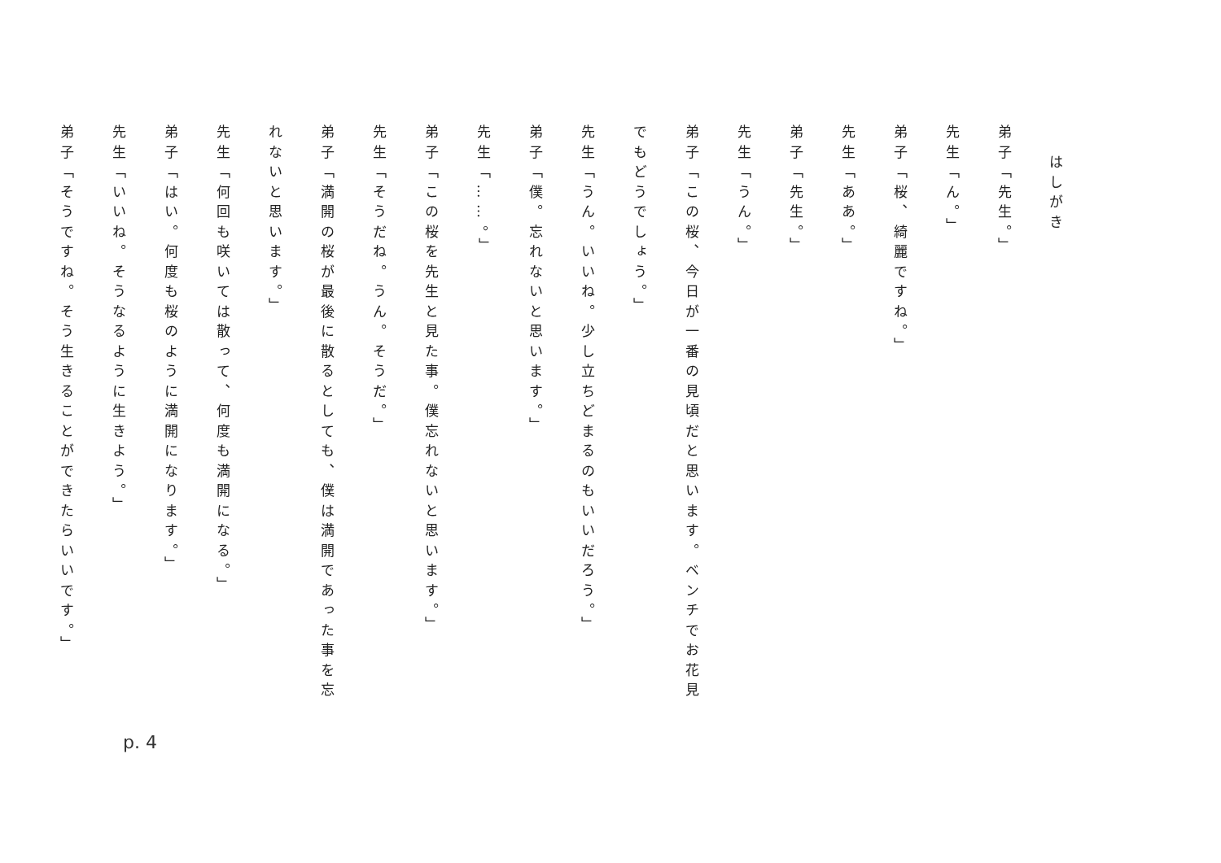はしがき
弟子「先生。」
先生「ん。」
弟子「桜、綺麗ですね。」
先生「ああ。」
弟子「先生。」
先生「うん。」
弟子「この桜、今日が一番の見頃だと思います。ベンチでお花見でもどうでしょう。」
先生「うん。いいね。少し立ちどまるのもいいだろう。」
弟子「僕。忘れないと思います。」
先生「……。」
弟子「この桜を先生と見た事。僕忘れないと思います。」
先生「そうだね。うん。そうだ。」
弟子「満開の桜が最後に散るとしても、僕は満開であった事を忘れないと思います。」
先生「何回も咲いては散って、何度も満開になる。」
弟子「はい。何度も桜のように満開になります。」
先生「いいね。そうなるように生きよう。」
弟子「そうですね。そう生きることができたらいいです。」
p. 4